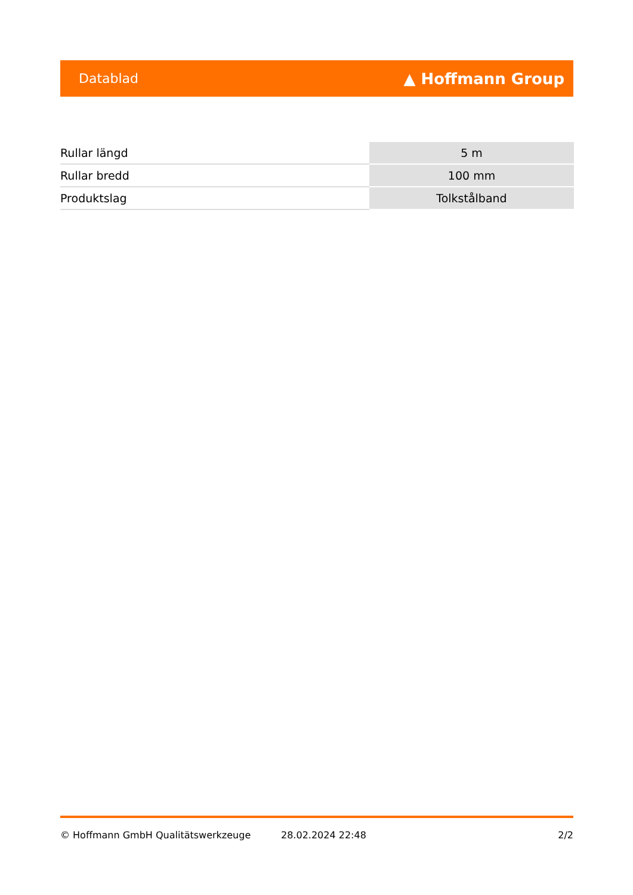Datablad ▲ Hoffmann Group
| Rullar längd | 5 m |
| Rullar bredd | 100 mm |
| Produktslag | Tolkstålband |
© Hoffmann GmbH Qualitätswerkzeuge 28.02.2024 22:48 2/2